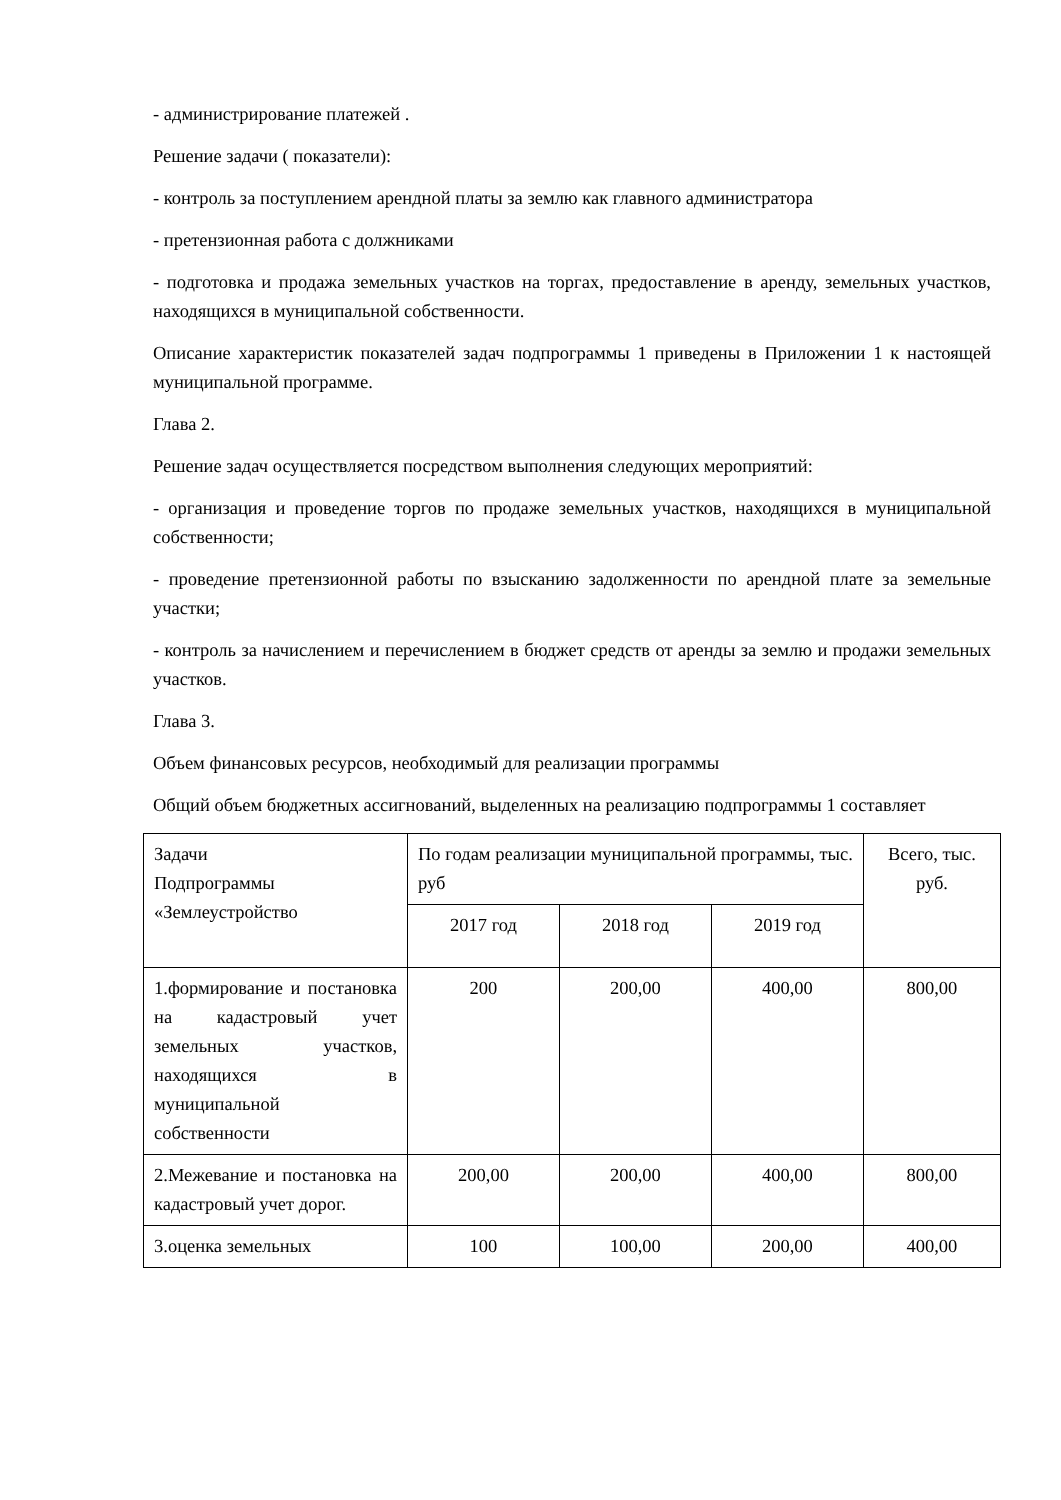- администрирование платежей .
Решение задачи ( показатели):
- контроль за поступлением арендной платы за землю как главного администратора
- претензионная работа с должниками
- подготовка и продажа земельных участков на торгах, предоставление в аренду, земельных участков, находящихся в муниципальной собственности.
Описание характеристик показателей задач подпрограммы 1 приведены в Приложении 1 к настоящей муниципальной программе.
Глава 2.
Решение задач осуществляется посредством выполнения следующих мероприятий:
- организация и проведение торгов по продаже земельных участков, находящихся в муниципальной собственности;
- проведение претензионной работы по взысканию задолженности по арендной плате за земельные участки;
- контроль за начислением и перечислением в бюджет средств от аренды за землю и продажи земельных участков.
Глава 3.
Объем финансовых ресурсов, необходимый для реализации программы
Общий объем бюджетных ассигнований, выделенных на реализацию подпрограммы 1 составляет
| Задачи Подпрограммы «Землеустройство | По годам реализации муниципальной программы, тыс. руб | | | Всего, тыс. руб. |
| | 2017 год | 2018 год | 2019 год | |
| 1.формирование и постановка на кадастровый учет земельных участков, находящихся в муниципальной собственности | 200 | 200,00 | 400,00 | 800,00 |
| 2.Межевание и постановка на кадастровый учет дорог. | 200,00 | 200,00 | 400,00 | 800,00 |
| 3.оценка земельных | 100 | 100,00 | 200,00 | 400,00 |